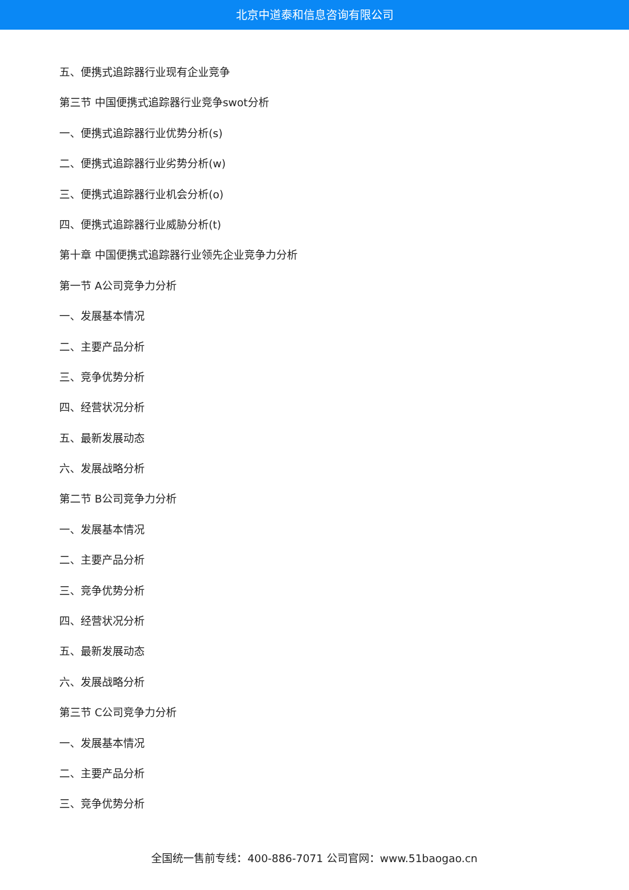北京中道泰和信息咨询有限公司
五、便携式追踪器行业现有企业竞争
第三节 中国便携式追踪器行业竞争swot分析
一、便携式追踪器行业优势分析(s)
二、便携式追踪器行业劣势分析(w)
三、便携式追踪器行业机会分析(o)
四、便携式追踪器行业威胁分析(t)
第十章 中国便携式追踪器行业领先企业竞争力分析
第一节 A公司竞争力分析
一、发展基本情况
二、主要产品分析
三、竞争优势分析
四、经营状况分析
五、最新发展动态
六、发展战略分析
第二节 B公司竞争力分析
一、发展基本情况
二、主要产品分析
三、竞争优势分析
四、经营状况分析
五、最新发展动态
六、发展战略分析
第三节 C公司竞争力分析
一、发展基本情况
二、主要产品分析
三、竞争优势分析
全国统一售前专线：400-886-7071 公司官网：www.51baogao.cn